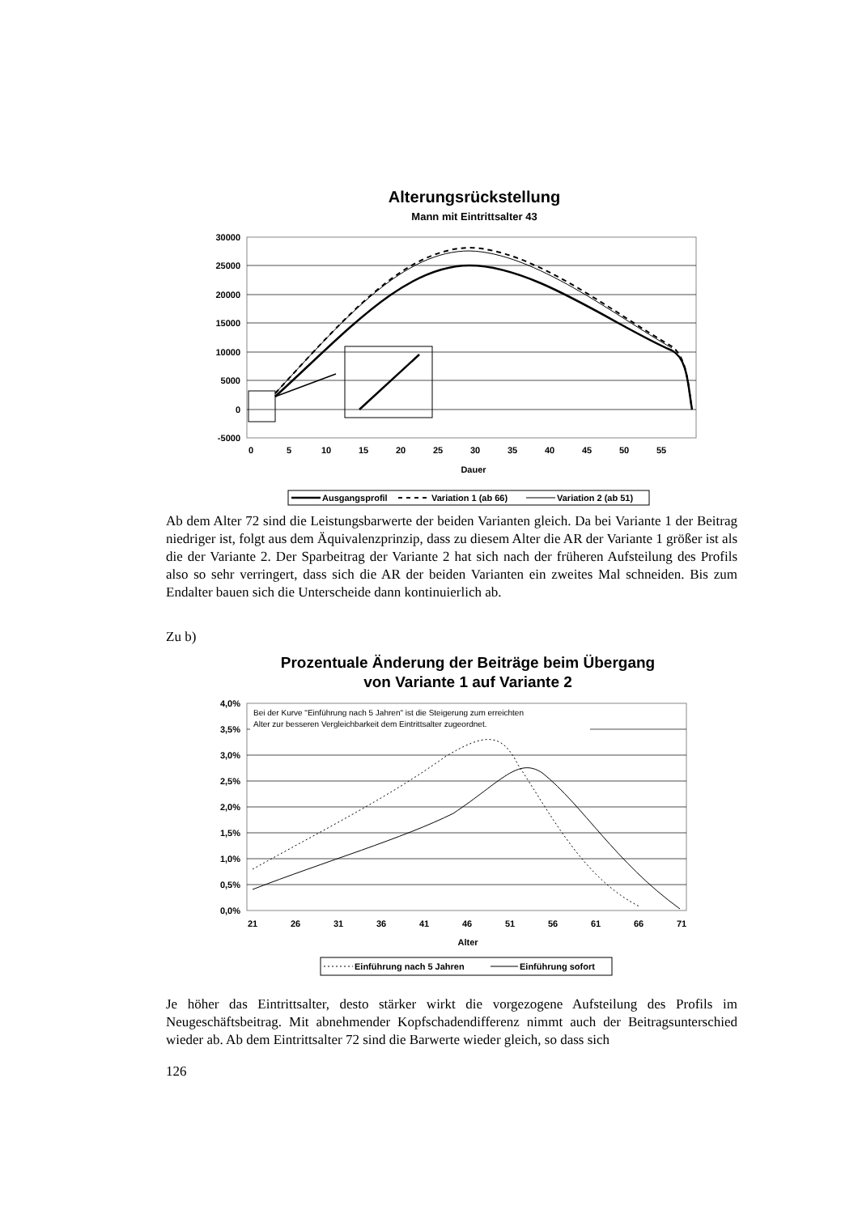Alterungsrückstellung
Mann mit Eintrittsalter 43
30000
25000
20000
15000
10000
5000
0
-5000
0
5
10
15
20
25
30
35
40
45
50
55
Dauer
Ausgangsprofil
Variation 1 (ab 66)
Variation 2 (ab 51)
Ab dem Alter 72 sind die Leistungsbarwerte der beiden Varianten gleich. Da bei Variante 1 der Beitrag niedriger ist, folgt aus dem Äquivalenzprinzip, dass zu diesem Alter die AR der Variante 1 größer ist als die der Variante 2. Der Sparbeitrag der Variante 2 hat sich nach der früheren Aufsteilung des Profils also so sehr verringert, dass sich die AR der beiden Varianten ein zweites Mal schneiden. Bis zum Endalter bauen sich die Unterscheide dann kontinuierlich ab.
Zu b)
Prozentuale Änderung der Beiträge beim Übergang
von Variante 1 auf Variante 2
Bei der Kurve "Einführung nach 5 Jahren" ist die Steigerung zum erreichten
Alter zur besseren Vergleichbarkeit dem Eintrittsalter zugeordnet.
4,0%
3,5%
3,0%
2,5%
2,0%
1,5%
1,0%
0,5%
0,0%
21
26
31
36
41
46
51
56
61
66
71
Alter
Einführung nach 5 Jahren
Einführung sofort
Je höher das Eintrittsalter, desto stärker wirkt die vorgezogene Aufsteilung des Profils im Neugeschäftsbeitrag. Mit abnehmender Kopfschadendifferenz nimmt auch der Beitragsunterschied wieder ab. Ab dem Eintrittsalter 72 sind die Barwerte wieder gleich, so dass sich
126